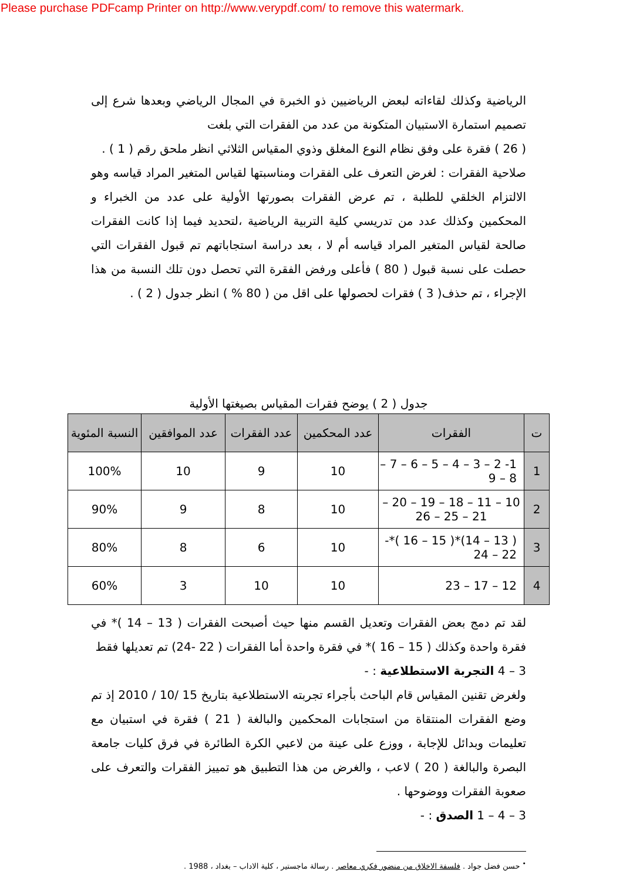Please purchase PDFcamp Printer on http://www.verypdf.com/ to remove this watermark.
الرياضية وكذلك لقاءاته لبعض الرياضيين ذو الخبرة في المجال الرياضي وبعدها شرع إلى تصميم استمارة الاستبيان المتكونة من عدد من الفقرات التي بلغت
( 26 ) فقرة على وفق نظام النوع المغلق وذوي المقياس الثلاثي انظر ملحق رقم ( 1 ) .
صلاحية الفقرات : لغرض التعرف على الفقرات ومناسبتها لقياس المتغير المراد قياسه وهو الالتزام الخلقي للطلبة ، تم عرض الفقرات بصورتها الأولية على عدد من الخبراء و المحكمين وكذلك عدد من تدريسي كلية التربية الرياضية ،لتحديد فيما إذا كانت الفقرات صالحة لقياس المتغير المراد قياسه أم لا ، بعد دراسة استجاباتهم تم قبول الفقرات التي حصلت على نسبة قبول ( 80 ) فأعلى ورفض الفقرة التي تحصل دون تلك النسبة من هذا الإجراء ، تم حذف( 3 ) فقرات لحصولها على اقل من ( 80 % ) انظر جدول ( 2 ) .
جدول ( 2 ) يوضح فقرات المقياس بصيغتها الأولية
| ت | الفقرات | عدد المحكمين | عدد الفقرات | عدد الموافقين | النسبة المئوية |
| --- | --- | --- | --- | --- | --- |
| 1 | 1- 2 – 3 – 4 – 5 – 6 – 7 – 8 – 9 | 10 | 9 | 10 | 100% |
| 2 | 10 – 11 – 18 – 19 – 20 – 21 – 25 – 26 | 10 | 8 | 9 | 90% |
| 3 | ( 13 – 14)*( 15 – 16 )*- 22 – 24 | 10 | 6 | 8 | 80% |
| 4 | 12 – 17 – 23 | 10 | 10 | 3 | 60% |
لقد تم دمج بعض الفقرات وتعديل القسم منها حيث أصبحت الفقرات ( 13 – 14 )* في فقرة واحدة وكذلك ( 15 – 16 )* في فقرة واحدة أما الفقرات ( 22 -24) تم تعديلها فقط
3 – 4 التجربة الاستطلاعية : -
ولغرض تقنين المقياس قام الباحث بأجراء تجربته الاستطلاعية بتاريخ 15 /10 / 2010 إذ تم وضع الفقرات المنتقاة من استجابات المحكمين والبالغة ( 21 ) فقرة في استبيان مع تعليمات وبدائل للإجابة ، ووزع على عينة من لاعبي الكرة الطائرة في فرق كليات جامعة البصرة والبالغة ( 20 ) لاعب ، والغرض من هذا التطبيق هو تمييز الفقرات والتعرف على صعوبة الفقرات ووضوحها .
3 – 4 – 1 الصدق : -
<sup>•</sup> حسن فضل جواد . فلسفة الاخلاق من منضور فكري معاصر . رسالة ماجستير ، كلية الاداب – بغداد ، 1988 .